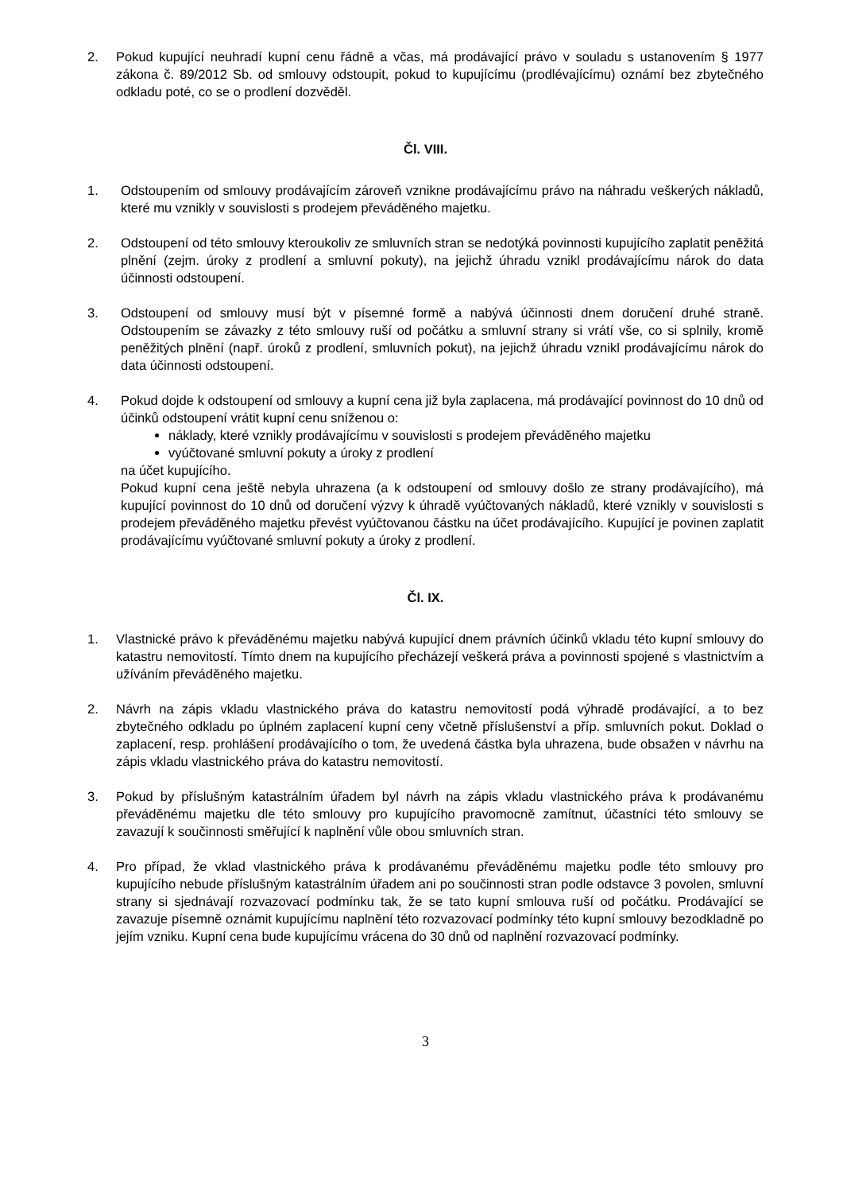2. Pokud kupující neuhradí kupní cenu řádně a včas, má prodávající právo v souladu s ustanovením § 1977 zákona č. 89/2012 Sb. od smlouvy odstoupit, pokud to kupujícímu (prodlévajícímu) oznámí bez zbytečného odkladu poté, co se o prodlení dozvěděl.
Čl. VIII.
1. Odstoupením od smlouvy prodávajícím zároveň vznikne prodávajícímu právo na náhradu veškerých nákladů, které mu vznikly v souvislosti s prodejem převáděného majetku.
2. Odstoupení od této smlouvy kteroukoliv ze smluvních stran se nedotýká povinnosti kupujícího zaplatit peněžitá plnění (zejm. úroky z prodlení a smluvní pokuty), na jejichž úhradu vznikl prodávajícímu nárok do data účinnosti odstoupení.
3. Odstoupení od smlouvy musí být v písemné formě a nabývá účinnosti dnem doručení druhé straně. Odstoupením se závazky z této smlouvy ruší od počátku a smluvní strany si vrátí vše, co si splnily, kromě peněžitých plnění (např. úroků z prodlení, smluvních pokut), na jejichž úhradu vznikl prodávajícímu nárok do data účinnosti odstoupení.
4. Pokud dojde k odstoupení od smlouvy a kupní cena již byla zaplacena, má prodávající povinnost do 10 dnů od účinků odstoupení vrátit kupní cenu sníženou o:
náklady, které vznikly prodávajícímu v souvislosti s prodejem převáděného majetku
vyúčtované smluvní pokuty a úroky z prodlení
na účet kupujícího.
Pokud kupní cena ještě nebyla uhrazena (a k odstoupení od smlouvy došlo ze strany prodávajícího), má kupující povinnost do 10 dnů od doručení výzvy k úhradě vyúčtovaných nákladů, které vznikly v souvislosti s prodejem převáděného majetku převést vyúčtovanou částku na účet prodávajícího. Kupující je povinen zaplatit prodávajícímu vyúčtované smluvní pokuty a úroky z prodlení.
Čl. IX.
1. Vlastnické právo k převáděnému majetku nabývá kupující dnem právních účinků vkladu této kupní smlouvy do katastru nemovitostí. Tímto dnem na kupujícího přecházejí veškerá práva a povinnosti spojené s vlastnictvím a užíváním převáděného majetku.
2. Návrh na zápis vkladu vlastnického práva do katastru nemovitostí podá výhradě prodávající, a to bez zbytečného odkladu po úplném zaplacení kupní ceny včetně příslušenství a příp. smluvních pokut. Doklad o zaplacení, resp. prohlášení prodávajícího o tom, že uvedená částka byla uhrazena, bude obsažen v návrhu na zápis vkladu vlastnického práva do katastru nemovitostí.
3. Pokud by příslušným katastrálním úřadem byl návrh na zápis vkladu vlastnického práva k prodávanému převáděnému majetku dle této smlouvy pro kupujícího pravomocně zamítnut, účastníci této smlouvy se zavazují k součinnosti směřující k naplnění vůle obou smluvních stran.
4. Pro případ, že vklad vlastnického práva k prodávanému převáděnému majetku podle této smlouvy pro kupujícího nebude příslušným katastrálním úřadem ani po součinnosti stran podle odstavce 3 povolen, smluvní strany si sjednávají rozvazovací podmínku tak, že se tato kupní smlouva ruší od počátku. Prodávající se zavazuje písemně oznámit kupujícímu naplnění této rozvazovací podmínky této kupní smlouvy bezodkladně po jejím vzniku. Kupní cena bude kupujícímu vrácena do 30 dnů od naplnění rozvazovací podmínky.
3